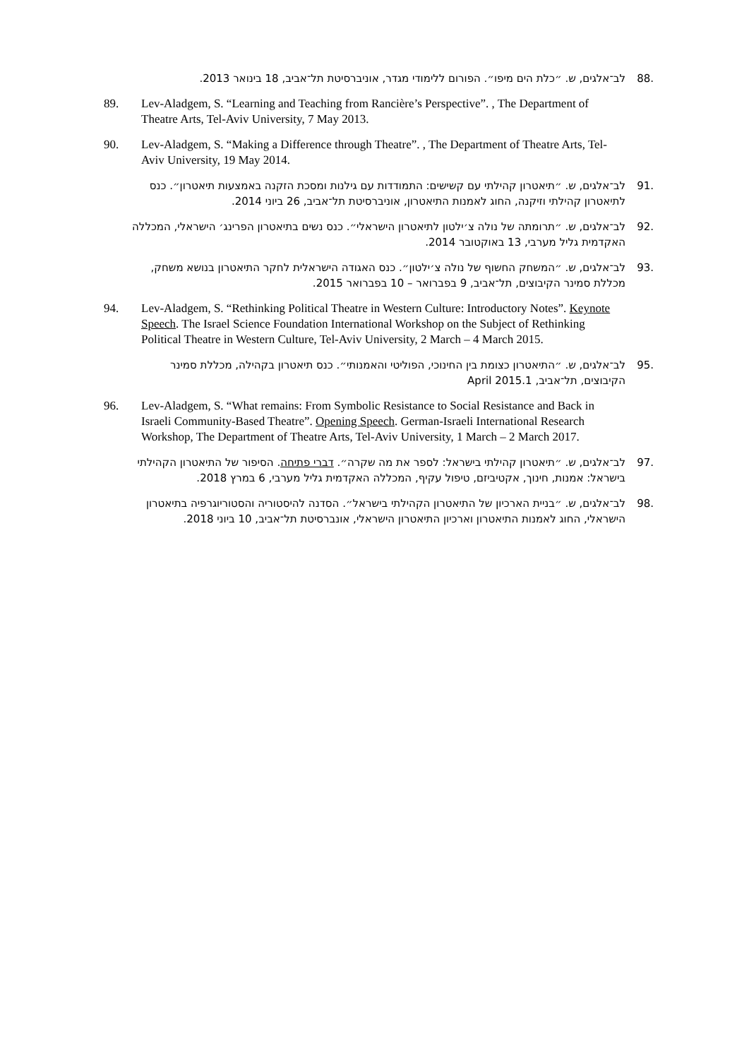.88 לב־אלגים, ש. ״כלת הים מיפו״. הפורום ללימודי מגדר, אוניברסיטת תל־אביב, 18 בינואר 2013.
89. Lev-Aladgem, S. “Learning and Teaching from Rancière’s Perspective”. , The Department of Theatre Arts, Tel-Aviv University, 7 May 2013.
90. Lev-Aladgem, S. “Making a Difference through Theatre”. , The Department of Theatre Arts, Tel-Aviv University, 19 May 2014.
.91 לב־אלגים, ש. ״תיאטרון קהילתי עם קשישים: התמודדות עם גילנות ומסכת הזקנה באמצעות תיאטרון״. כנס לתיאטרון קהילתי וזיקנה, החוג לאמנות התיאטרון, אוניברסיטת תל־אביב, 26 ביוני 2014.
.92 לב־אלגים, ש. ״תרומתה של נולה צ׳ילטון לתיאטרון הישראלי״. כנס נשים בתיאטרון הפרינג׳ הישראלי, המכללה האקדמית גליל מערבי, 13 באוקטובר 2014.
.93 לב־אלגים, ש. ״המשחק החשוף של נולה צ׳ילטון״. כנס האגודה הישראלית לחקר התיאטרון בנושא משחק, מכללת סמינר הקיבוצים, תל־אביב, 9 בפברואר – 10 בפברואר 2015.
94. Lev-Aladgem, S. “Rethinking Political Theatre in Western Culture: Introductory Notes”. Keynote Speech. The Israel Science Foundation International Workshop on the Subject of Rethinking Political Theatre in Western Culture, Tel-Aviv University, 2 March – 4 March 2015.
.95 לב־אלגים, ש. ״התיאטרון כצומת בין החינוכי, הפוליטי והאמנותי״. כנס תיאטרון בקהילה, מכללת סמינר הקיבוצים, תל־אביב, April 2015.1
96. Lev-Aladgem, S. “What remains: From Symbolic Resistance to Social Resistance and Back in Israeli Community-Based Theatre”. Opening Speech. German-Israeli International Research Workshop, The Department of Theatre Arts, Tel-Aviv University, 1 March – 2 March 2017.
.97 לב־אלגים, ש. ״תיאטרון קהילתי בישראל: לספר את מה שקרה״. דברי פתיחה. הסיפור של התיאטרון הקהילתי בישראל: אמנות, חינוך, אקטיביזם, טיפול עקיף, המכללה האקדמית גליל מערבי, 6 במרץ 2018.
.98 לב־אלגים, ש. ״בניית הארכיון של התיאטרון הקהילתי בישראל״. הסדנה להיסטוריה והסטוריוגרפיה בתיאטרון הישראלי, החוג לאמנות התיאטרון וארכיון התיאטרון הישראלי, אונברסיטת תל־אביב, 10 ביוני 2018.